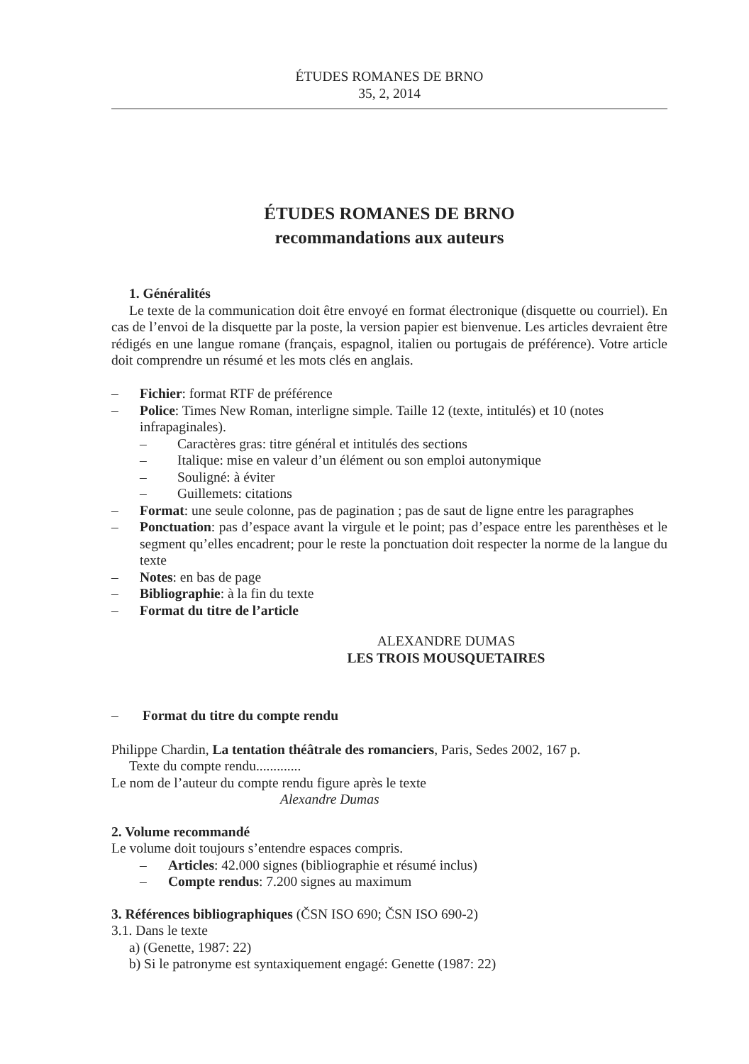ÉTUDES ROMANES DE BRNO
35, 2, 2014
ÉTUDES ROMANES DE BRNO
recommandations aux auteurs
1. Généralités
Le texte de la communication doit être envoyé en format électronique (disquette ou courriel). En cas de l’envoi de la disquette par la poste, la version papier est bienvenue. Les articles devraient être rédigés en une langue romane (français, espagnol, italien ou portugais de préférence). Votre article doit comprendre un résumé et les mots clés en anglais.
– Fichier: format RTF de préférence
– Police: Times New Roman, interligne simple. Taille 12 (texte, intitulés) et 10 (notes infrapaginales).
– Caractères gras: titre général et intitulés des sections
– Italique: mise en valeur d’un élément ou son emploi autonymique
– Souligné: à éviter
– Guillemets: citations
– Format: une seule colonne, pas de pagination ; pas de saut de ligne entre les paragraphes
– Ponctuation: pas d’espace avant la virgule et le point; pas d’espace entre les parenthèses et le segment qu’elles encadrent; pour le reste la ponctuation doit respecter la norme de la langue du texte
– Notes: en bas de page
– Bibliographie: à la fin du texte
– Format du titre de l’article
ALEXANDRE DUMAS
LES TROIS MOUSQUETAIRES
– Format du titre du compte rendu
Philippe Chardin, La tentation théâtrale des romanciers, Paris, Sedes 2002, 167 p.
Texte du compte rendu.............
Le nom de l’auteur du compte rendu figure après le texte
Alexandre Dumas
2. Volume recommandé
Le volume doit toujours s’entendre espaces compris.
– Articles: 42.000 signes (bibliographie et résumé inclus)
– Compte rendus: 7.200 signes au maximum
3. Références bibliographiques (ČSN ISO 690; ČSN ISO 690-2)
3.1. Dans le texte
a) (Genette, 1987: 22)
b) Si le patronyme est syntaxiquement engagé: Genette (1987: 22)